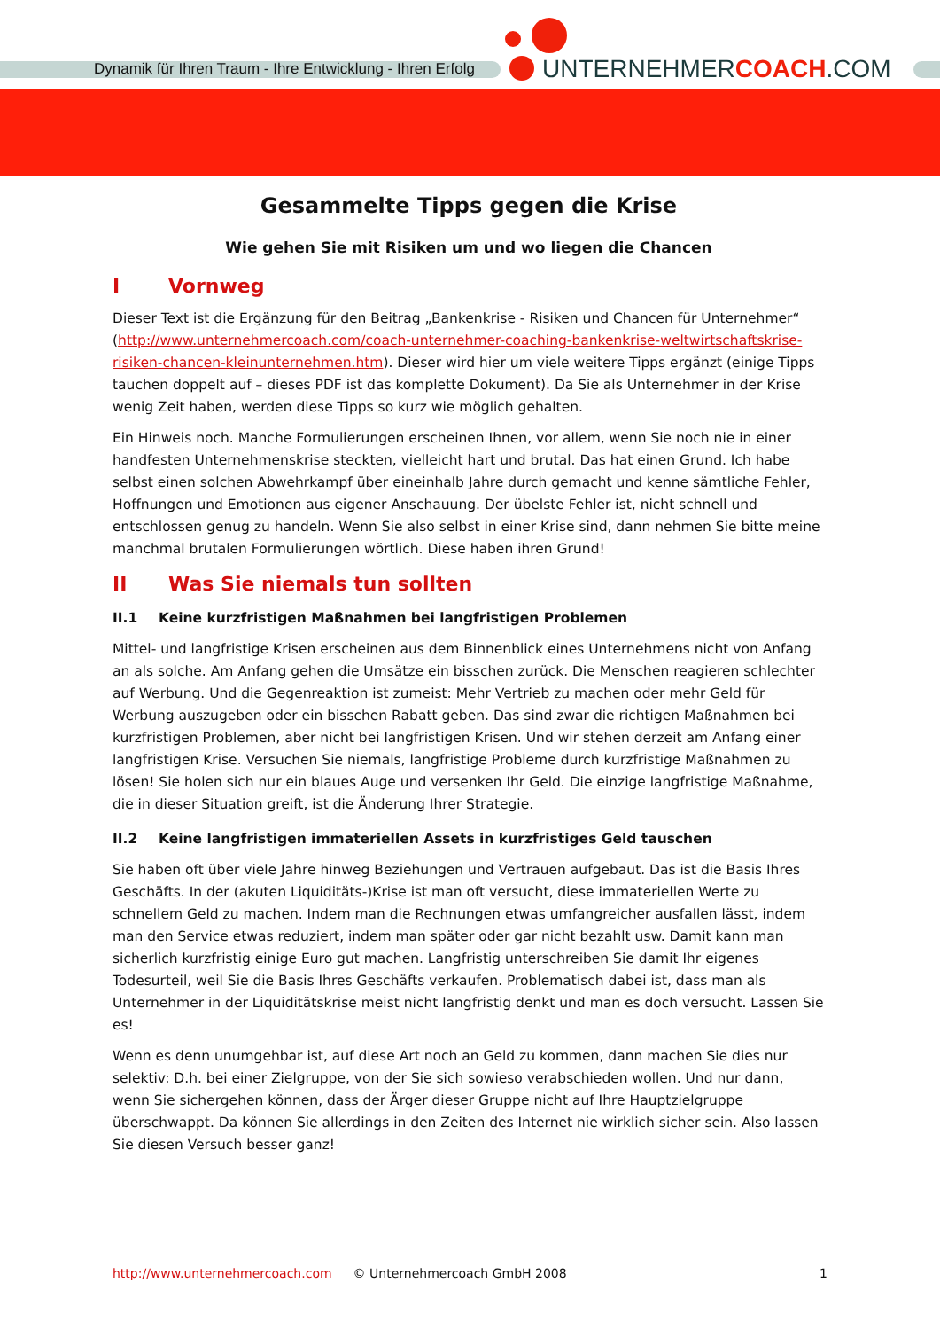Dynamik für Ihren Traum - Ihre Entwicklung - Ihren Erfolg
UNTERNEHMERCOACH.COM
Gesammelte Tipps gegen die Krise
Wie gehen Sie mit Risiken um und wo liegen die Chancen
I Vornweg
Dieser Text ist die Ergänzung für den Beitrag „Bankenkrise - Risiken und Chancen für Unternehmer“ (http://www.unternehmercoach.com/coach-unternehmer-coaching-bankenkrise-weltwirtschaftskrise-risiken-chancen-kleinunternehmen.htm). Dieser wird hier um viele weitere Tipps ergänzt (einige Tipps tauchen doppelt auf – dieses PDF ist das komplette Dokument). Da Sie als Unternehmer in der Krise wenig Zeit haben, werden diese Tipps so kurz wie möglich gehalten.
Ein Hinweis noch. Manche Formulierungen erscheinen Ihnen, vor allem, wenn Sie noch nie in einer handfesten Unternehmenskrise steckten, vielleicht hart und brutal. Das hat einen Grund. Ich habe selbst einen solchen Abwehrkampf über eineinhalb Jahre durch gemacht und kenne sämtliche Fehler, Hoffnungen und Emotionen aus eigener Anschauung. Der übelste Fehler ist, nicht schnell und entschlossen genug zu handeln. Wenn Sie also selbst in einer Krise sind, dann nehmen Sie bitte meine manchmal brutalen Formulierungen wörtlich. Diese haben ihren Grund!
II Was Sie niemals tun sollten
II.1 Keine kurzfristigen Maßnahmen bei langfristigen Problemen
Mittel- und langfristige Krisen erscheinen aus dem Binnenblick eines Unternehmens nicht von Anfang an als solche. Am Anfang gehen die Umsätze ein bisschen zurück. Die Menschen reagieren schlechter auf Werbung. Und die Gegenreaktion ist zumeist: Mehr Vertrieb zu machen oder mehr Geld für Werbung auszugeben oder ein bisschen Rabatt geben. Das sind zwar die richtigen Maßnahmen bei kurzfristigen Problemen, aber nicht bei langfristigen Krisen. Und wir stehen derzeit am Anfang einer langfristigen Krise. Versuchen Sie niemals, langfristige Probleme durch kurzfristige Maßnahmen zu lösen! Sie holen sich nur ein blaues Auge und versenken Ihr Geld. Die einzige langfristige Maßnahme, die in dieser Situation greift, ist die Änderung Ihrer Strategie.
II.2 Keine langfristigen immateriellen Assets in kurzfristiges Geld tauschen
Sie haben oft über viele Jahre hinweg Beziehungen und Vertrauen aufgebaut. Das ist die Basis Ihres Geschäfts. In der (akuten Liquiditäts-)Krise ist man oft versucht, diese immateriellen Werte zu schnellem Geld zu machen. Indem man die Rechnungen etwas umfangreicher ausfallen lässt, indem man den Service etwas reduziert, indem man später oder gar nicht bezahlt usw. Damit kann man sicherlich kurzfristig einige Euro gut machen. Langfristig unterschreiben Sie damit Ihr eigenes Todesurteil, weil Sie die Basis Ihres Geschäfts verkaufen. Problematisch dabei ist, dass man als Unternehmer in der Liquiditätskrise meist nicht langfristig denkt und man es doch versucht. Lassen Sie es!
Wenn es denn unumgehbar ist, auf diese Art noch an Geld zu kommen, dann machen Sie dies nur selektiv: D.h. bei einer Zielgruppe, von der Sie sich sowieso verabschieden wollen. Und nur dann, wenn Sie sichergehen können, dass der Ärger dieser Gruppe nicht auf Ihre Hauptzielgruppe überschwappt. Da können Sie allerdings in den Zeiten des Internet nie wirklich sicher sein. Also lassen Sie diesen Versuch besser ganz!
http://www.unternehmercoach.com © Unternehmercoach GmbH 2008 1